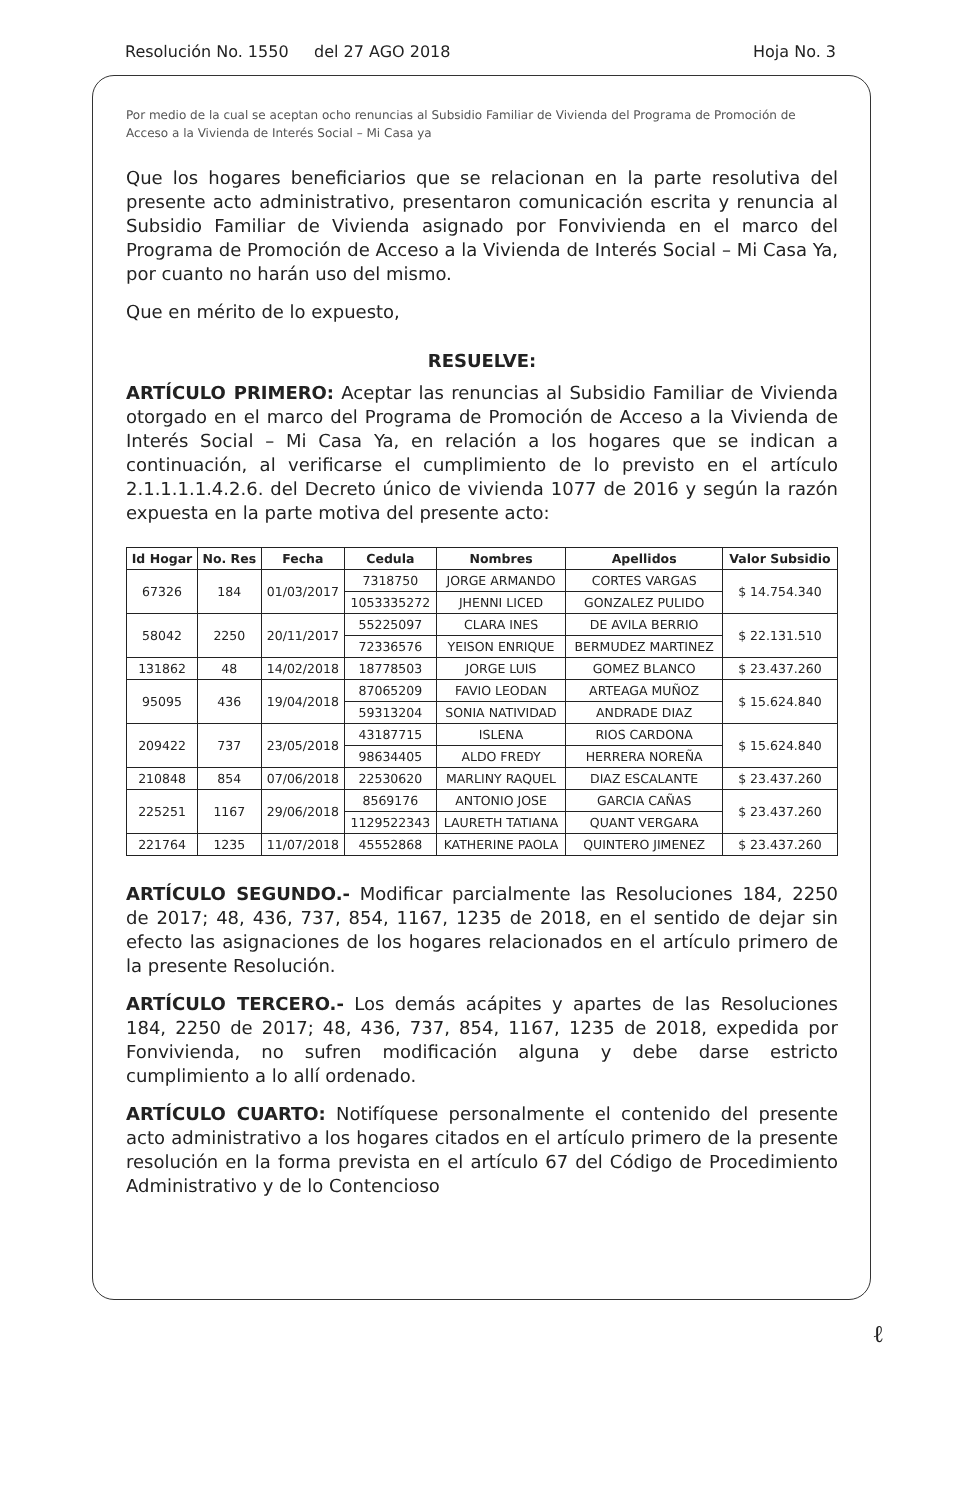Resolución No. 1550 del 27 AGO 2018 Hoja No. 3
Por medio de la cual se aceptan ocho renuncias al Subsidio Familiar de Vivienda del Programa de Promoción de Acceso a la Vivienda de Interés Social – Mi Casa ya
Que los hogares beneficiarios que se relacionan en la parte resolutiva del presente acto administrativo, presentaron comunicación escrita y renuncia al Subsidio Familiar de Vivienda asignado por Fonvivienda en el marco del Programa de Promoción de Acceso a la Vivienda de Interés Social – Mi Casa Ya, por cuanto no harán uso del mismo.
Que en mérito de lo expuesto,
RESUELVE:
ARTÍCULO PRIMERO: Aceptar las renuncias al Subsidio Familiar de Vivienda otorgado en el marco del Programa de Promoción de Acceso a la Vivienda de Interés Social – Mi Casa Ya, en relación a los hogares que se indican a continuación, al verificarse el cumplimiento de lo previsto en el artículo 2.1.1.1.1.4.2.6. del Decreto único de vivienda 1077 de 2016 y según la razón expuesta en la parte motiva del presente acto:
| Id Hogar | No. Res | Fecha | Cedula | Nombres | Apellidos | Valor Subsidio |
| --- | --- | --- | --- | --- | --- | --- |
| 67326 | 184 | 01/03/2017 | 7318750 | JORGE ARMANDO | CORTES VARGAS | $ 14.754.340 |
| | | | 1053335272 | JHENNI LICED | GONZALEZ PULIDO | |
| 58042 | 2250 | 20/11/2017 | 55225097 | CLARA INES | DE AVILA BERRIO | $ 22.131.510 |
| | | | 72336576 | YEISON ENRIQUE | BERMUDEZ MARTINEZ | |
| 131862 | 48 | 14/02/2018 | 18778503 | JORGE LUIS | GOMEZ BLANCO | $ 23.437.260 |
| 95095 | 436 | 19/04/2018 | 87065209 | FAVIO LEODAN | ARTEAGA MUÑOZ | $ 15.624.840 |
| | | | 59313204 | SONIA NATIVIDAD | ANDRADE DIAZ | |
| 209422 | 737 | 23/05/2018 | 43187715 | ISLENA | RIOS CARDONA | $ 15.624.840 |
| | | | 98634405 | ALDO FREDY | HERRERA NOREÑA | |
| 210848 | 854 | 07/06/2018 | 22530620 | MARLINY RAQUEL | DIAZ ESCALANTE | $ 23.437.260 |
| 225251 | 1167 | 29/06/2018 | 8569176 | ANTONIO JOSE | GARCIA CAÑAS | $ 23.437.260 |
| | | | 1129522343 | LAURETH TATIANA | QUANT VERGARA | |
| 221764 | 1235 | 11/07/2018 | 45552868 | KATHERINE PAOLA | QUINTERO JIMENEZ | $ 23.437.260 |
ARTÍCULO SEGUNDO.- Modificar parcialmente las Resoluciones 184, 2250 de 2017; 48, 436, 737, 854, 1167, 1235 de 2018, en el sentido de dejar sin efecto las asignaciones de los hogares relacionados en el artículo primero de la presente Resolución.
ARTÍCULO TERCERO.- Los demás acápites y apartes de las Resoluciones 184, 2250 de 2017; 48, 436, 737, 854, 1167, 1235 de 2018, expedida por Fonvivienda, no sufren modificación alguna y debe darse estricto cumplimiento a lo allí ordenado.
ARTÍCULO CUARTO: Notifíquese personalmente el contenido del presente acto administrativo a los hogares citados en el artículo primero de la presente resolución en la forma prevista en el artículo 67 del Código de Procedimiento Administrativo y de lo Contencioso
ℓ